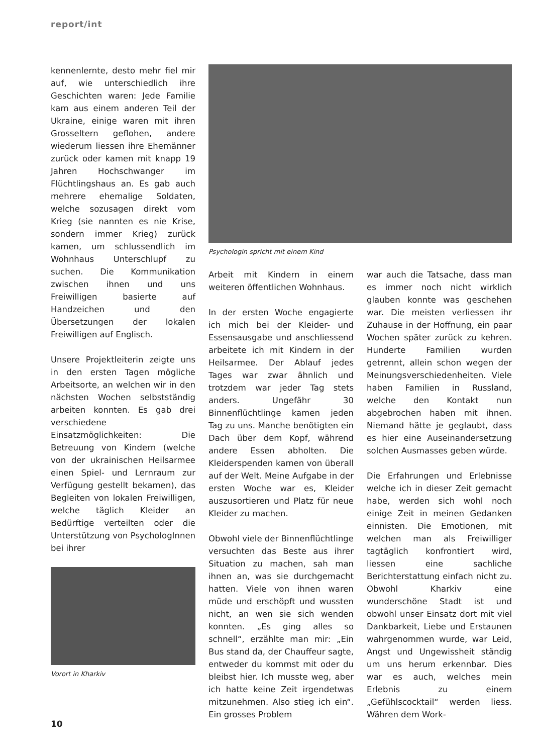report/int
kennenlernte, desto mehr fiel mir auf, wie unterschiedlich ihre Geschichten waren: Jede Familie kam aus einem anderen Teil der Ukraine, einige waren mit ihren Grosseltern geflohen, andere wiederum liessen ihre Ehemänner zurück oder kamen mit knapp 19 Jahren Hochschwanger im Flüchtlingshaus an. Es gab auch mehrere ehemalige Soldaten, welche sozusagen direkt vom Krieg (sie nannten es nie Krise, sondern immer Krieg) zurück kamen, um schlussendlich im Wohnhaus Unterschlupf zu suchen. Die Kommunikation zwischen ihnen und uns Freiwilligen basierte auf Handzeichen und den Übersetzungen der lokalen Freiwilligen auf Englisch.
Unsere Projektleiterin zeigte uns in den ersten Tagen mögliche Arbeitsorte, an welchen wir in den nächsten Wochen selbstständig arbeiten konnten. Es gab drei verschiedene Einsatzmöglichkeiten: Die Betreuung von Kindern (welche von der ukrainischen Heilsarmee einen Spiel- und Lernraum zur Verfügung gestellt bekamen), das Begleiten von lokalen Freiwilligen, welche täglich Kleider an Bedürftige verteilten oder die Unterstützung von PsychologInnen bei ihrer
Vorort in Kharkiv
Psychologin spricht mit einem Kind
Arbeit mit Kindern in einem weiteren öffentlichen Wohnhaus.
In der ersten Woche engagierte ich mich bei der Kleider- und Essensausgabe und anschliessend arbeitete ich mit Kindern in der Heilsarmee. Der Ablauf jedes Tages war zwar ähnlich und trotzdem war jeder Tag stets anders. Ungefähr 30 Binnenflüchtlinge kamen jeden Tag zu uns. Manche benötigten ein Dach über dem Kopf, während andere Essen abholten. Die Kleiderspenden kamen von überall auf der Welt. Meine Aufgabe in der ersten Woche war es, Kleider auszusortieren und Platz für neue Kleider zu machen.
Obwohl viele der Binnenflüchtlinge versuchten das Beste aus ihrer Situation zu machen, sah man ihnen an, was sie durchgemacht hatten. Viele von ihnen waren müde und erschöpft und wussten nicht, an wen sie sich wenden konnten. „Es ging alles so schnell“, erzählte man mir: „Ein Bus stand da, der Chauffeur sagte, entweder du kommst mit oder du bleibst hier. Ich musste weg, aber ich hatte keine Zeit irgendetwas mitzunehmen. Also stieg ich ein“. Ein grosses Problem
war auch die Tatsache, dass man es immer noch nicht wirklich glauben konnte was geschehen war. Die meisten verliessen ihr Zuhause in der Hoffnung, ein paar Wochen später zurück zu kehren. Hunderte Familien wurden getrennt, allein schon wegen der Meinungsverschiedenheiten. Viele haben Familien in Russland, welche den Kontakt nun abgebrochen haben mit ihnen. Niemand hätte je geglaubt, dass es hier eine Auseinandersetzung solchen Ausmasses geben würde.
Die Erfahrungen und Erlebnisse welche ich in dieser Zeit gemacht habe, werden sich wohl noch einige Zeit in meinen Gedanken einnisten. Die Emotionen, mit welchen man als Freiwilliger tagtäglich konfrontiert wird, liessen eine sachliche Berichterstattung einfach nicht zu. Obwohl Kharkiv eine wunderschöne Stadt ist und obwohl unser Einsatz dort mit viel Dankbarkeit, Liebe und Erstaunen wahrgenommen wurde, war Leid, Angst und Ungewissheit ständig um uns herum erkennbar. Dies war es auch, welches mein Erlebnis zu einem „Gefühlscocktail“ werden liess. Währen dem Work-
10